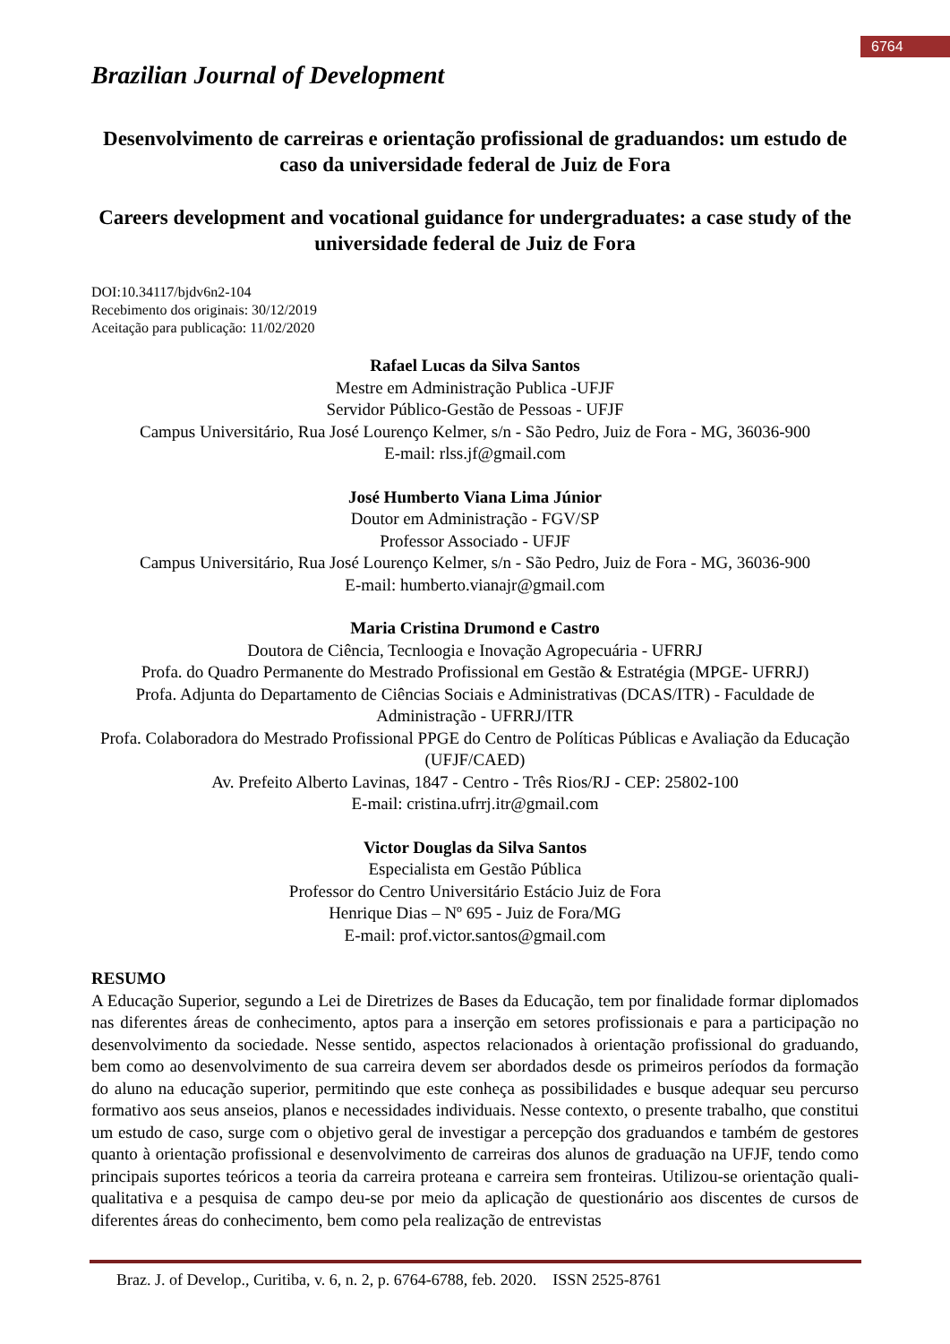6764
Brazilian Journal of Development
Desenvolvimento de carreiras e orientação profissional de graduandos: um estudo de caso da universidade federal de Juiz de Fora
Careers development and vocational guidance for undergraduates: a case study of the universidade federal de Juiz de Fora
DOI:10.34117/bjdv6n2-104
Recebimento dos originais: 30/12/2019
Aceitação para publicação: 11/02/2020
Rafael Lucas da Silva Santos
Mestre em Administração Publica -UFJF
Servidor Público-Gestão de Pessoas - UFJF
Campus Universitário, Rua José Lourenço Kelmer, s/n - São Pedro, Juiz de Fora - MG, 36036-900
E-mail: rlss.jf@gmail.com
José Humberto Viana Lima Júnior
Doutor em Administração - FGV/SP
Professor Associado - UFJF
Campus Universitário, Rua José Lourenço Kelmer, s/n - São Pedro, Juiz de Fora - MG, 36036-900
E-mail: humberto.vianajr@gmail.com
Maria Cristina Drumond e Castro
Doutora de Ciência, Tecnloogia e Inovação Agropecuária - UFRRJ
Profa. do Quadro Permanente do Mestrado Profissional em Gestão & Estratégia (MPGE- UFRRJ)
Profa. Adjunta do Departamento de Ciências Sociais e Administrativas (DCAS/ITR) - Faculdade de Administração - UFRRJ/ITR
Profa. Colaboradora do Mestrado Profissional PPGE do Centro de Políticas Públicas e Avaliação da Educação (UFJF/CAED)
Av. Prefeito Alberto Lavinas, 1847 - Centro - Três Rios/RJ - CEP: 25802-100
E-mail: cristina.ufrrj.itr@gmail.com
Victor Douglas da Silva Santos
Especialista em Gestão Pública
Professor do Centro Universitário Estácio Juiz de Fora
Henrique Dias – Nº 695 - Juiz de Fora/MG
E-mail: prof.victor.santos@gmail.com
RESUMO
A Educação Superior, segundo a Lei de Diretrizes de Bases da Educação, tem por finalidade formar diplomados nas diferentes áreas de conhecimento, aptos para a inserção em setores profissionais e para a participação no desenvolvimento da sociedade. Nesse sentido, aspectos relacionados à orientação profissional do graduando, bem como ao desenvolvimento de sua carreira devem ser abordados desde os primeiros períodos da formação do aluno na educação superior, permitindo que este conheça as possibilidades e busque adequar seu percurso formativo aos seus anseios, planos e necessidades individuais. Nesse contexto, o presente trabalho, que constitui um estudo de caso, surge com o objetivo geral de investigar a percepção dos graduandos e também de gestores quanto à orientação profissional e desenvolvimento de carreiras dos alunos de graduação na UFJF, tendo como principais suportes teóricos a teoria da carreira proteana e carreira sem fronteiras. Utilizou-se orientação quali-qualitativa e a pesquisa de campo deu-se por meio da aplicação de questionário aos discentes de cursos de diferentes áreas do conhecimento, bem como pela realização de entrevistas
Braz. J. of Develop., Curitiba, v. 6, n. 2, p. 6764-6788, feb. 2020. ISSN 2525-8761